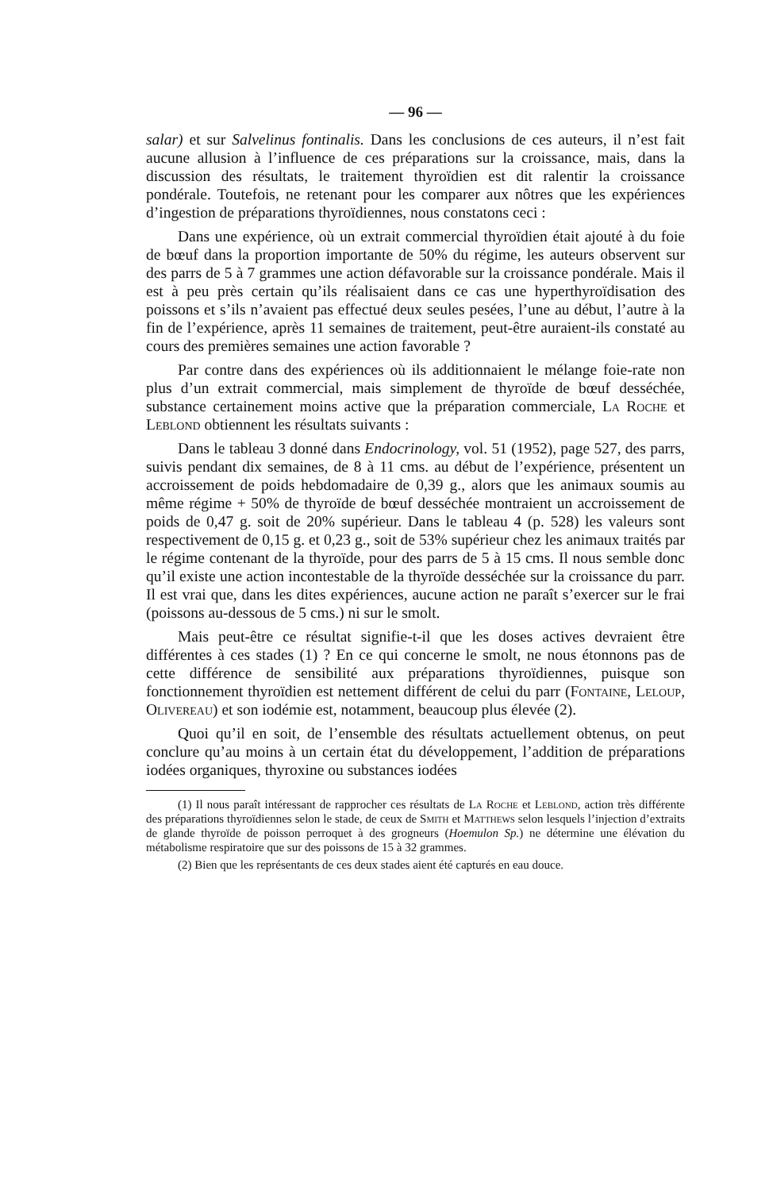— 96 —
salar) et sur Salvelinus fontinalis. Dans les conclusions de ces auteurs, il n’est fait aucune allusion à l’influence de ces préparations sur la croissance, mais, dans la discussion des résultats, le traitement thyroïdien est dit ralentir la croissance pondérale. Toutefois, ne retenant pour les comparer aux nôtres que les expériences d’ingestion de préparations thyroïdiennes, nous constatons ceci :
Dans une expérience, où un extrait commercial thyroïdien était ajouté à du foie de bœuf dans la proportion importante de 50% du régime, les auteurs observent sur des parrs de 5 à 7 grammes une action défavorable sur la croissance pondérale. Mais il est à peu près certain qu’ils réalisaient dans ce cas une hyperthyroïdisation des poissons et s’ils n’avaient pas effectué deux seules pesées, l’une au début, l’autre à la fin de l’expérience, après 11 semaines de traitement, peut-être auraient-ils constaté au cours des premières semaines une action favorable ?
Par contre dans des expériences où ils additionnaient le mélange foie-rate non plus d’un extrait commercial, mais simplement de thyroïde de bœuf desséchée, substance certainement moins active que la préparation commerciale, La Roche et Leblond obtiennent les résultats suivants :
Dans le tableau 3 donné dans Endocrinology, vol. 51 (1952), page 527, des parrs, suivis pendant dix semaines, de 8 à 11 cms. au début de l’expérience, présentent un accroissement de poids hebdomadaire de 0,39 g., alors que les animaux soumis au même régime + 50% de thyroïde de bœuf desséchée montraient un accroissement de poids de 0,47 g. soit de 20% supérieur. Dans le tableau 4 (p. 528) les valeurs sont respectivement de 0,15 g. et 0,23 g., soit de 53% supérieur chez les animaux traités par le régime contenant de la thyroïde, pour des parrs de 5 à 15 cms. Il nous semble donc qu’il existe une action incontestable de la thyroïde desséchée sur la croissance du parr. Il est vrai que, dans les dites expériences, aucune action ne paraît s’exercer sur le frai (poissons au-dessous de 5 cms.) ni sur le smolt.
Mais peut-être ce résultat signifie-t-il que les doses actives devraient être différentes à ces stades (1) ? En ce qui concerne le smolt, ne nous étonnons pas de cette différence de sensibilité aux préparations thyroïdiennes, puisque son fonctionnement thyroïdien est nettement différent de celui du parr (Fontaine, Leloup, Olivereau) et son iodémie est, notamment, beaucoup plus élevée (2).
Quoi qu’il en soit, de l’ensemble des résultats actuellement obtenus, on peut conclure qu’au moins à un certain état du développement, l’addition de préparations iodées organiques, thyroxine ou substances iodées
(1) Il nous paraît intéressant de rapprocher ces résultats de La Roche et Leblond, action très différente des préparations thyroïdiennes selon le stade, de ceux de Smith et Matthews selon lesquels l’injection d’extraits de glande thyroïde de poisson perroquet à des grogneurs (Hoemulon Sp.) ne détermine une élévation du métabolisme respiratoire que sur des poissons de 15 à 32 grammes.
(2) Bien que les représentants de ces deux stades aient été capturés en eau douce.